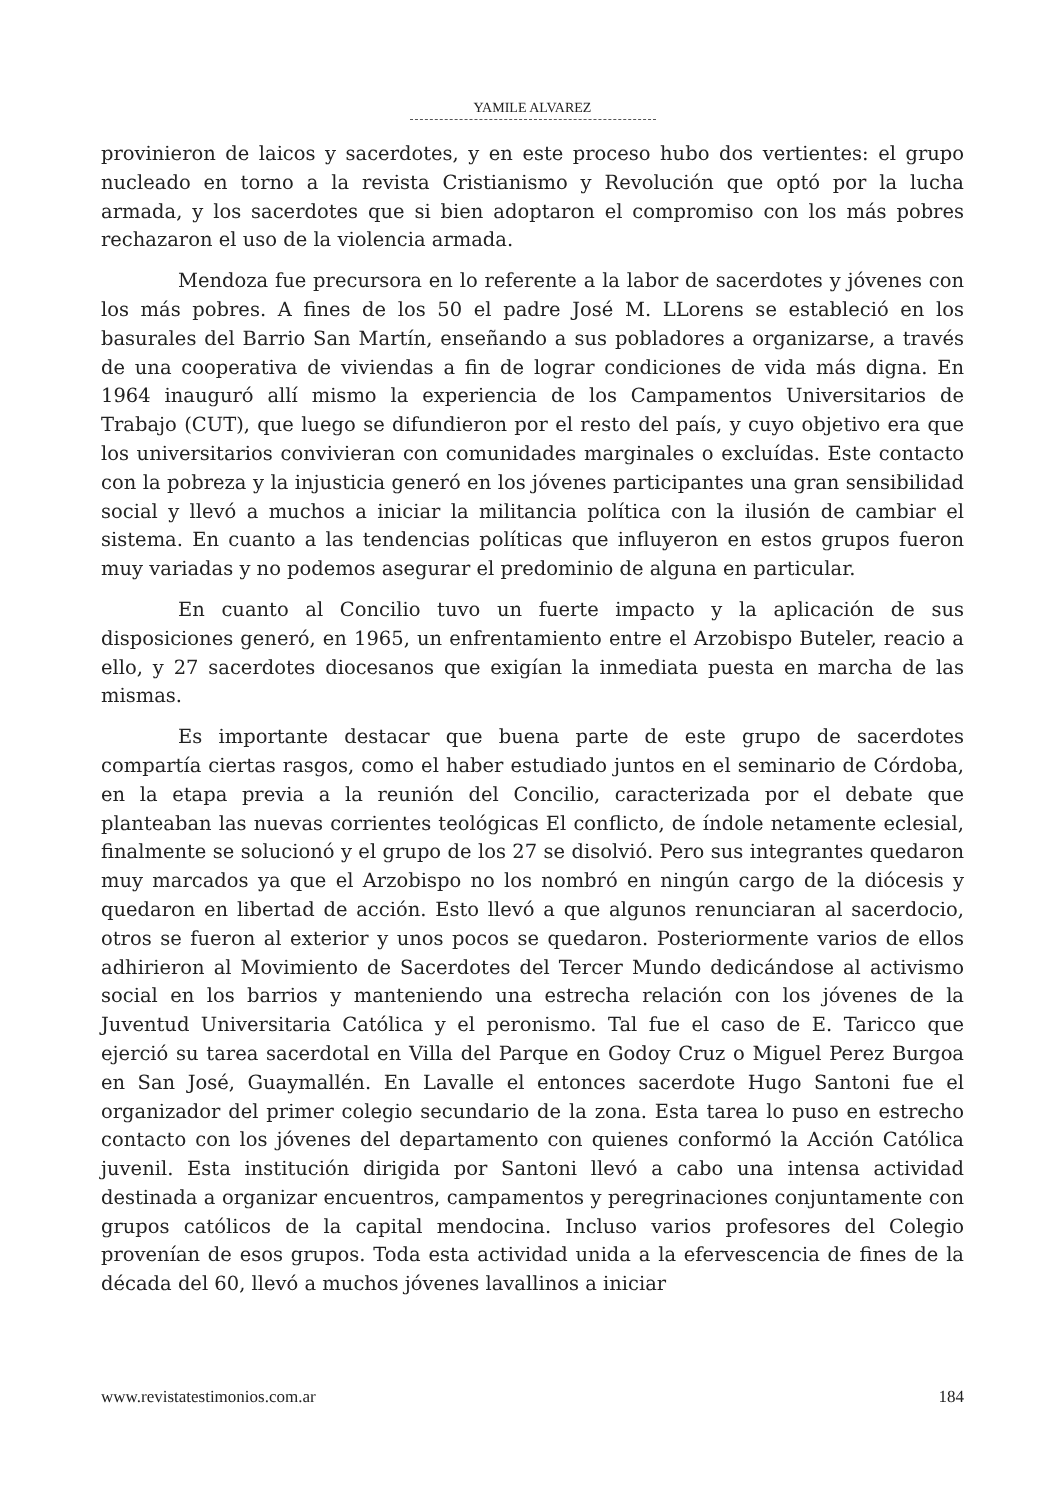YAMILE ALVAREZ
provinieron de laicos y sacerdotes, y en este proceso hubo dos vertientes: el grupo nucleado en torno a la revista Cristianismo y Revolución que optó por la lucha armada, y los sacerdotes que si bien adoptaron el compromiso con los más pobres rechazaron el uso de la violencia armada.
Mendoza fue precursora en lo referente a la labor de sacerdotes y jóvenes con los más pobres. A fines de los 50 el padre José M. LLorens se estableció en los basurales del Barrio San Martín, enseñando a sus pobladores a organizarse, a través de una cooperativa de viviendas a fin de lograr condiciones de vida más digna. En 1964 inauguró allí mismo la experiencia de los Campamentos Universitarios de Trabajo (CUT), que luego se difundieron por el resto del país, y cuyo objetivo era que los universitarios convivieran con comunidades marginales o excluídas. Este contacto con la pobreza y la injusticia generó en los jóvenes participantes una gran sensibilidad social y llevó a muchos a iniciar la militancia política con la ilusión de cambiar el sistema. En cuanto a las tendencias políticas que influyeron en estos grupos fueron muy variadas y no podemos asegurar el predominio de alguna en particular.
En cuanto al Concilio tuvo un fuerte impacto y la aplicación de sus disposiciones generó, en 1965, un enfrentamiento entre el Arzobispo Buteler, reacio a ello, y 27 sacerdotes diocesanos que exigían la inmediata puesta en marcha de las mismas.
Es importante destacar que buena parte de este grupo de sacerdotes compartía ciertas rasgos, como el haber estudiado juntos en el seminario de Córdoba, en la etapa previa a la reunión del Concilio, caracterizada por el debate que planteaban las nuevas corrientes teológicas El conflicto, de índole netamente eclesial, finalmente se solucionó y el grupo de los 27 se disolvió. Pero sus integrantes quedaron muy marcados ya que el Arzobispo no los nombró en ningún cargo de la diócesis y quedaron en libertad de acción. Esto llevó a que algunos renunciaran al sacerdocio, otros se fueron al exterior y unos pocos se quedaron. Posteriormente varios de ellos adhirieron al Movimiento de Sacerdotes del Tercer Mundo dedicándose al activismo social en los barrios y manteniendo una estrecha relación con los jóvenes de la Juventud Universitaria Católica y el peronismo. Tal fue el caso de E. Taricco que ejerció su tarea sacerdotal en Villa del Parque en Godoy Cruz o Miguel Perez Burgoa en San José, Guaymallén. En Lavalle el entonces sacerdote Hugo Santoni fue el organizador del primer colegio secundario de la zona. Esta tarea lo puso en estrecho contacto con los jóvenes del departamento con quienes conformó la Acción Católica juvenil. Esta institución dirigida por Santoni llevó a cabo una intensa actividad destinada a organizar encuentros, campamentos y peregrinaciones conjuntamente con grupos católicos de la capital mendocina. Incluso varios profesores del Colegio provenían de esos grupos. Toda esta actividad unida a la efervescencia de fines de la década del 60, llevó a muchos jóvenes lavallinos a iniciar
www.revistatestimonios.com.ar 184